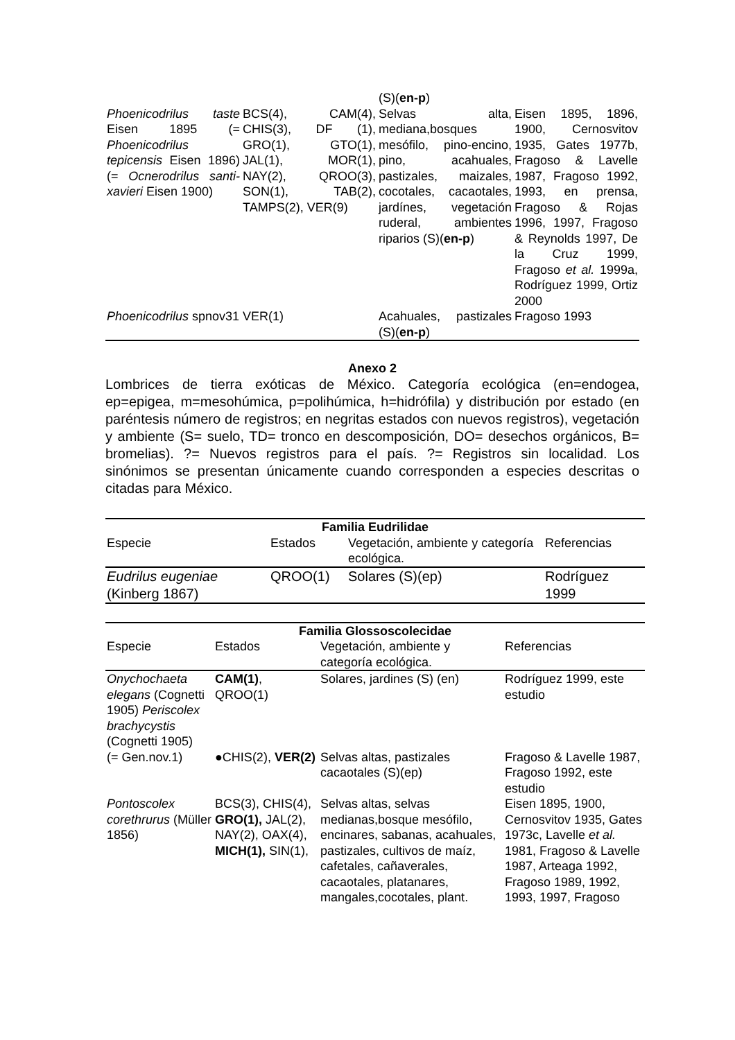| | | (S)( en-p ) | |
| Phoenicodrilus taste Eisen 1895 (= Phoenicodrilus tepicensis Eisen 1896)(= Ocnerodrilus santi-xavieri Eisen 1900) | BCS(4), CAM(4), CHIS(3), DF (1), GRO(1), GTO(1), JAL(1), MOR(1), NAY(2), QROO(3), SON(1), TAB(2), TAMPS(2), VER(9) | Selvas alta, mediana,bosques mesófilo, pino-encino, pino, acahuales, pastizales, maizales, cocotales, cacaotales, jardínes, vegetación ruderal, ambientes riparios (S)( en-p ) | Eisen 1895, 1896, 1900, Cernosvitov 1935, Gates 1977b, Fragoso & Lavelle 1987, Fragoso 1992, 1993, en prensa, Fragoso & Rojas 1996, 1997, Fragoso & Reynolds 1997, De la Cruz 1999, Fragoso et al. 1999a, Rodríguez 1999, Ortiz 2000 |
| Phoenicodrilus spnov31 | VER(1) | Acahuales, pastizales (S)( en-p ) | Fragoso 1993 |
Anexo 2
Lombrices de tierra exóticas de México. Categoría ecológica (en=endogea, ep=epigea, m=mesohúmica, p=polihúmica, h=hidrófila) y distribución por estado (en paréntesis número de registros; en negritas estados con nuevos registros), vegetación y ambiente (S= suelo, TD= tronco en descomposición, DO= desechos orgánicos, B= bromelias). ?= Nuevos registros para el país. ?= Registros sin localidad. Los sinónimos se presentan únicamente cuando corresponden a especies descritas o citadas para México.
| Familia Eudrilidae | | | |
| --- | --- | --- | --- |
| Especie | Estados | Vegetación, ambiente y categoría ecológica. | Referencias |
| Eudrilus eugeniae (Kinberg 1867) | QROO(1) | Solares (S)(ep) | Rodríguez 1999 |
| Familia Glossoscolecidae | | | |
| --- | --- | --- | --- |
| Especie | Estados | Vegetación, ambiente y categoría ecológica. | Referencias |
| Onychochaeta elegans (Cognetti 1905) Periscolex brachycystis (Cognetti 1905) | CAM(1) , QROO(1) | Solares, jardines (S) (en) | Rodríguez 1999, este estudio |
| (= Gen.nov.1) | ●CHIS(2), VER(2) | Selvas altas, pastizales cacaotales (S)(ep) | Fragoso & Lavelle 1987, Fragoso 1992, este estudio |
| Pontoscolex corethrurus (Müller 1856) | BCS(3), CHIS(4), GRO(1), JAL(2), NAY(2), OAX(4), MICH(1), SIN(1), | Selvas altas, selvas medianas,bosque mesófilo, encinares, sabanas, acahuales, pastizales, cultivos de maíz, cafetales, cañaverales, cacaotales, platanares, mangales,cocotales, plant. | Eisen 1895, 1900, Cernosvitov 1935, Gates 1973c, Lavelle et al. 1981, Fragoso & Lavelle 1987, Arteaga 1992, Fragoso 1989, 1992, 1993, 1997, Fragoso |